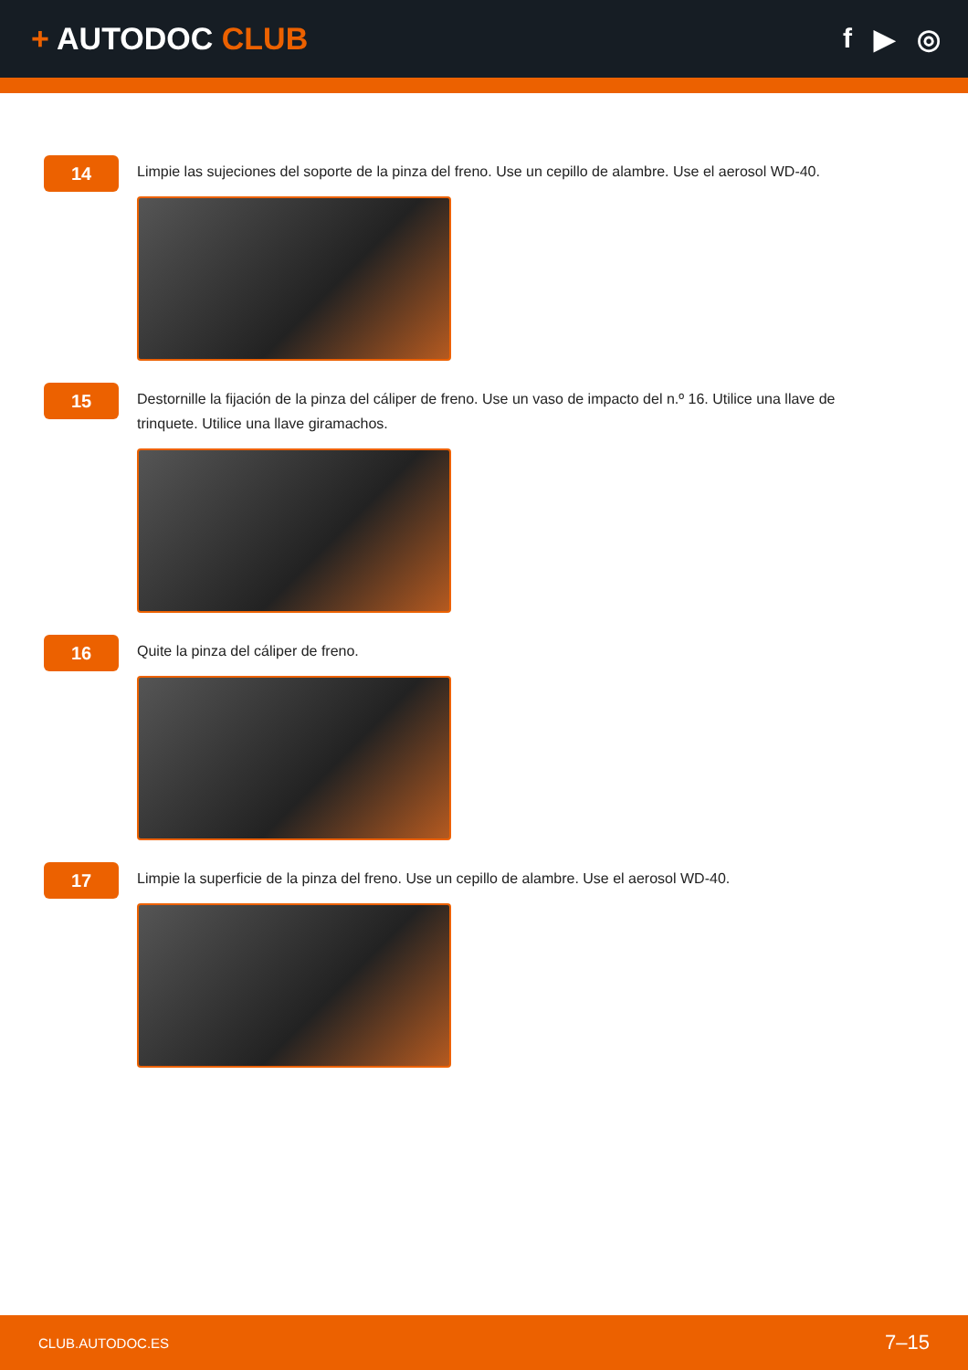+ AUTODOC CLUB f ▶ ◎
14
Limpie las sujeciones del soporte de la pinza del freno. Use un cepillo de alambre. Use el aerosol WD-40.
15
Destornille la fijación de la pinza del cáliper de freno. Use un vaso de impacto del n.º 16. Utilice una llave de trinquete. Utilice una llave giramachos.
16
Quite la pinza del cáliper de freno.
17
Limpie la superficie de la pinza del freno. Use un cepillo de alambre. Use el aerosol WD-40.
CLUB.AUTODOC.ES 7–15